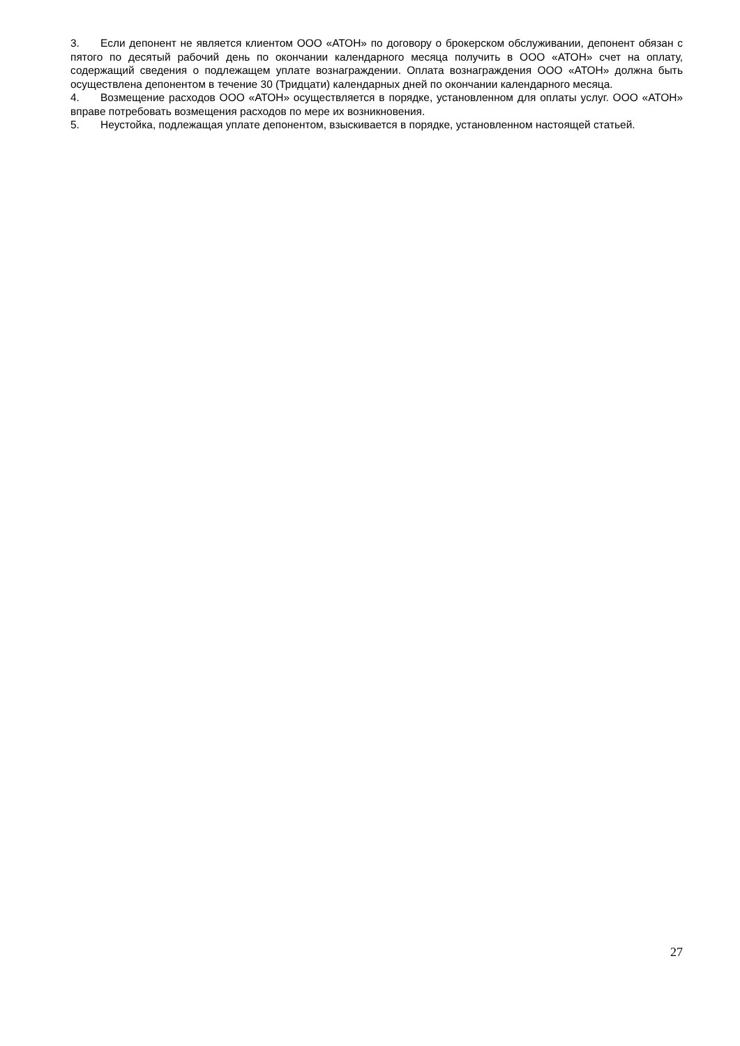3. Если депонент не является клиентом ООО «АТОН» по договору о брокерском обслуживании, депонент обязан с пятого по десятый рабочий день по окончании календарного месяца получить в ООО «АТОН» счет на оплату, содержащий сведения о подлежащем уплате вознаграждении. Оплата вознаграждения ООО «АТОН» должна быть осуществлена депонентом в течение 30 (Тридцати) календарных дней по окончании календарного месяца.
4. Возмещение расходов ООО «АТОН» осуществляется в порядке, установленном для оплаты услуг. ООО «АТОН» вправе потребовать возмещения расходов по мере их возникновения.
5. Неустойка, подлежащая уплате депонентом, взыскивается в порядке, установленном настоящей статьей.
27